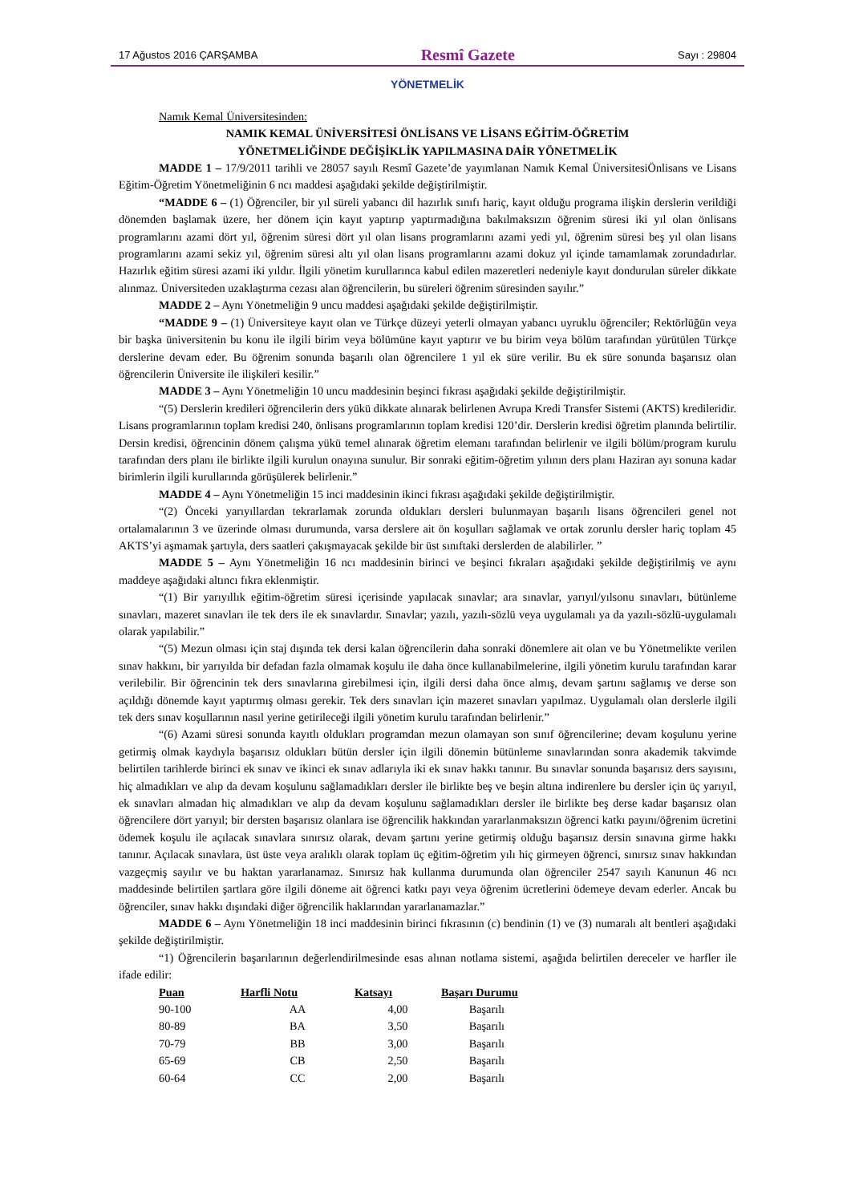17 Ağustos 2016 ÇARŞAMBA Resmî Gazete Sayı : 29804
YÖNETMELİK
Namık Kemal Üniversitesinden:
NAMIK KEMAL ÜNİVERSİTESİ ÖNLİSANS VE LİSANS EĞİTİM-ÖĞRETİM
YÖNETMELİĞİNDE DEĞİŞİKLİK YAPILMASINA DAİR YÖNETMELİK
MADDE 1 – 17/9/2011 tarihli ve 28057 sayılı Resmî Gazete’de yayımlanan Namık Kemal ÜniversitesiÖnlisans ve Lisans Eğitim-Öğretim Yönetmeliğinin 6 ncı maddesi aşağıdaki şekilde değiştirilmiştir.
“MADDE 6 – (1) Öğrenciler, bir yıl süreli yabancı dil hazırlık sınıfı hariç, kayıt olduğu programa ilişkin derslerin verildiği dönemden başlamak üzere, her dönem için kayıt yaptırıp yaptırmadığına bakılmaksızın öğrenim süresi iki yıl olan önlisans programlarını azami dört yıl, öğrenim süresi dört yıl olan lisans programlarını azami yedi yıl, öğrenim süresi beş yıl olan lisans programlarını azami sekiz yıl, öğrenim süresi altı yıl olan lisans programlarını azami dokuz yıl içinde tamamlamak zorundadırlar. Hazırlık eğitim süresi azami iki yıldır. İlgili yönetim kurullarınca kabul edilen mazeretleri nedeniyle kayıt dondurulan süreler dikkate alınmaz. Üniversiteden uzaklaştırma cezası alan öğrencilerin, bu süreleri öğrenim süresinden sayılır.”
MADDE 2 – Aynı Yönetmeliğin 9 uncu maddesi aşağıdaki şekilde değiştirilmiştir.
“MADDE 9 – (1) Üniversiteye kayıt olan ve Türkçe düzeyi yeterli olmayan yabancı uyruklu öğrenciler; Rektörlüğün veya bir başka üniversitenin bu konu ile ilgili birim veya bölümüne kayıt yaptırır ve bu birim veya bölüm tarafından yürütülen Türkçe derslerine devam eder. Bu öğrenim sonunda başarılı olan öğrencilere 1 yıl ek süre verilir. Bu ek süre sonunda başarısız olan öğrencilerin Üniversite ile ilişkileri kesilir.”
MADDE 3 – Aynı Yönetmeliğin 10 uncu maddesinin beşinci fıkrası aşağıdaki şekilde değiştirilmiştir.
“(5) Derslerin kredileri öğrencilerin ders yükü dikkate alınarak belirlenen Avrupa Kredi Transfer Sistemi (AKTS) kredileridir. Lisans programlarının toplam kredisi 240, önlisans programlarının toplam kredisi 120’dir. Derslerin kredisi öğretim planında belirtilir. Dersin kredisi, öğrencinin dönem çalışma yükü temel alınarak öğretim elemanı tarafından belirlenir ve ilgili bölüm/program kurulu tarafından ders planı ile birlikte ilgili kurulun onayına sunulur. Bir sonraki eğitim-öğretim yılının ders planı Haziran ayı sonuna kadar birimlerin ilgili kurullarında görüşülerek belirlenir.”
MADDE 4 – Aynı Yönetmeliğin 15 inci maddesinin ikinci fıkrası aşağıdaki şekilde değiştirilmiştir.
“(2) Önceki yarıyıllardan tekrarlamak zorunda oldukları dersleri bulunmayan başarılı lisans öğrencileri genel not ortalamalarının 3 ve üzerinde olması durumunda, varsa derslere ait ön koşulları sağlamak ve ortak zorunlu dersler hariç toplam 45 AKTS’yi aşmamak şartıyla, ders saatleri çakışmayacak şekilde bir üst sınıftaki derslerden de alabilirler. ”
MADDE 5 – Aynı Yönetmeliğin 16 ncı maddesinin birinci ve beşinci fıkraları aşağıdaki şekilde değiştirilmiş ve aynı maddeye aşağıdaki altıncı fıkra eklenmiştir.
“(1) Bir yarıyıllık eğitim-öğretim süresi içerisinde yapılacak sınavlar; ara sınavlar, yarıyıl/yılsonu sınavları, bütünleme sınavları, mazeret sınavları ile tek ders ile ek sınavlardır. Sınavlar; yazılı, yazılı-sözlü veya uygulamalı ya da yazılı-sözlü-uygulamalı olarak yapılabilir.”
“(5) Mezun olması için staj dışında tek dersi kalan öğrencilerin daha sonraki dönemlere ait olan ve bu Yönetmelikte verilen sınav hakkını, bir yarıyılda bir defadan fazla olmamak koşulu ile daha önce kullanabilmelerine, ilgili yönetim kurulu tarafından karar verilebilir. Bir öğrencinin tek ders sınavlarına girebilmesi için, ilgili dersi daha önce almış, devam şartını sağlamış ve derse son açıldığı dönemde kayıt yaptırmış olması gerekir. Tek ders sınavları için mazeret sınavları yapılmaz. Uygulamalı olan derslerle ilgili tek ders sınav koşullarının nasıl yerine getirileceği ilgili yönetim kurulu tarafından belirlenir.”
“(6) Azami süresi sonunda kayıtlı oldukları programdan mezun olamayan son sınıf öğrencilerine; devam koşulunu yerine getirmiş olmak kaydıyla başarısız oldukları bütün dersler için ilgili dönemin bütünleme sınavlarından sonra akademik takvimde belirtilen tarihlerde birinci ek sınav ve ikinci ek sınav adlarıyla iki ek sınav hakkı tanınır. Bu sınavlar sonunda başarısız ders sayısını, hiç almadıkları ve alıp da devam koşulunu sağlamadıkları dersler ile birlikte beş ve beşin altına indirenlere bu dersler için üç yarıyıl, ek sınavları almadan hiç almadıkları ve alıp da devam koşulunu sağlamadıkları dersler ile birlikte beş derse kadar başarısız olan öğrencilere dört yarıyıl; bir dersten başarısız olanlara ise öğrencilik hakkından yararlanmaksızın öğrenci katkı payını/öğrenim ücretini ödemek koşulu ile açılacak sınavlara sınırsız olarak, devam şartını yerine getirmiş olduğu başarısız dersin sınavına girme hakkı tanınır. Açılacak sınavlara, üst üste veya aralıklı olarak toplam üç eğitim-öğretim yılı hiç girmeyen öğrenci, sınırsız sınav hakkından vazgeçmiş sayılır ve bu haktan yararlanamaz. Sınırsız hak kullanma durumunda olan öğrenciler 2547 sayılı Kanunun 46 ncı maddesinde belirtilen şartlara göre ilgili döneme ait öğrenci katkı payı veya öğrenim ücretlerini ödemeye devam ederler. Ancak bu öğrenciler, sınav hakkı dışındaki diğer öğrencilik haklarından yararlanamazlar.”
MADDE 6 – Aynı Yönetmeliğin 18 inci maddesinin birinci fıkrasının (c) bendinin (1) ve (3) numaralı alt bentleri aşağıdaki şekilde değiştirilmiştir.
“1) Öğrencilerin başarılarının değerlendirilmesinde esas alınan notlama sistemi, aşağıda belirtilen dereceler ve harfler ile ifade edilir:
| Puan | Harfli Notu | Katsayı | Başarı Durumu |
| --- | --- | --- | --- |
| 90-100 | AA | 4,00 | Başarılı |
| 80-89 | BA | 3,50 | Başarılı |
| 70-79 | BB | 3,00 | Başarılı |
| 65-69 | CB | 2,50 | Başarılı |
| 60-64 | CC | 2,00 | Başarılı |